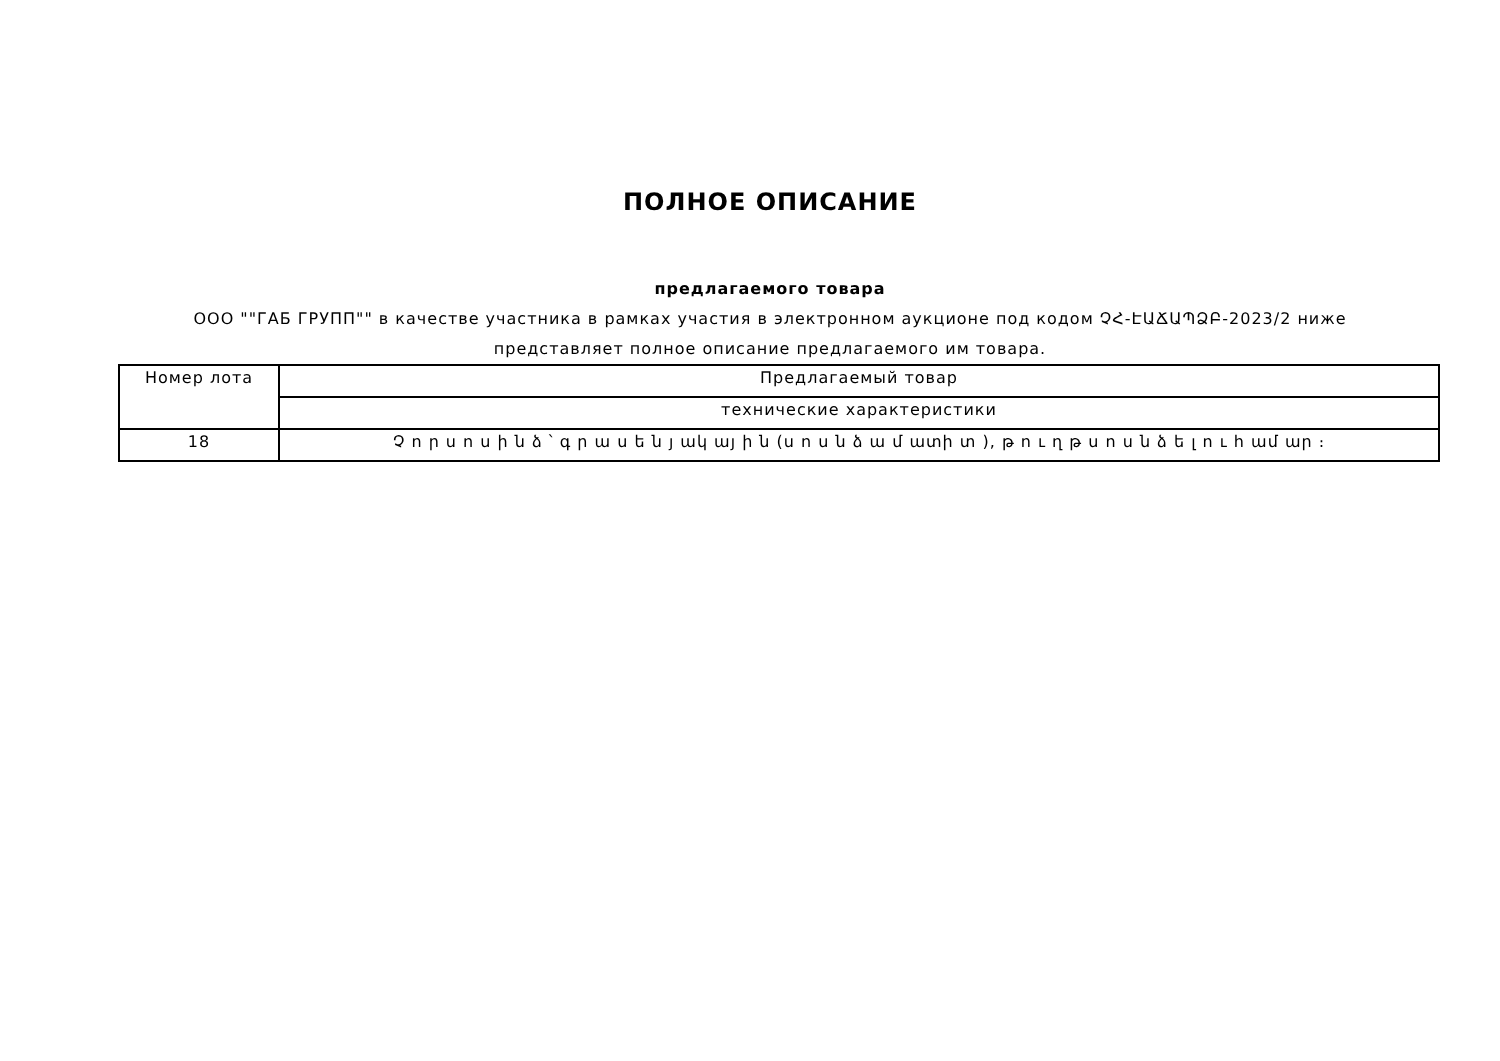ПОЛНОЕ ОПИСАНИЕ
предлагаемого товара
ООО ""ГАБ ГРУПП"" в качестве участника в рамках участия в электронном аукционе под кодом ՉՀ-ԷԱՃԱՊՁԲ-2023/2 ниже представляет полное описание предлагаемого им товара.
| Номер лота | Предлагаемый товар |
| | технические характеристики |
| 18 | Չ ո ր ս ո ս ի ն ձ ՝ գ ր ա ս ե ն յ ակ այ ի ն (ս ո ս ն ձ ա մ ատի տ ), թ ո ւ ղ թ ս ո ս ն ձ ե լ ո ւ հ ամ ար ։ |